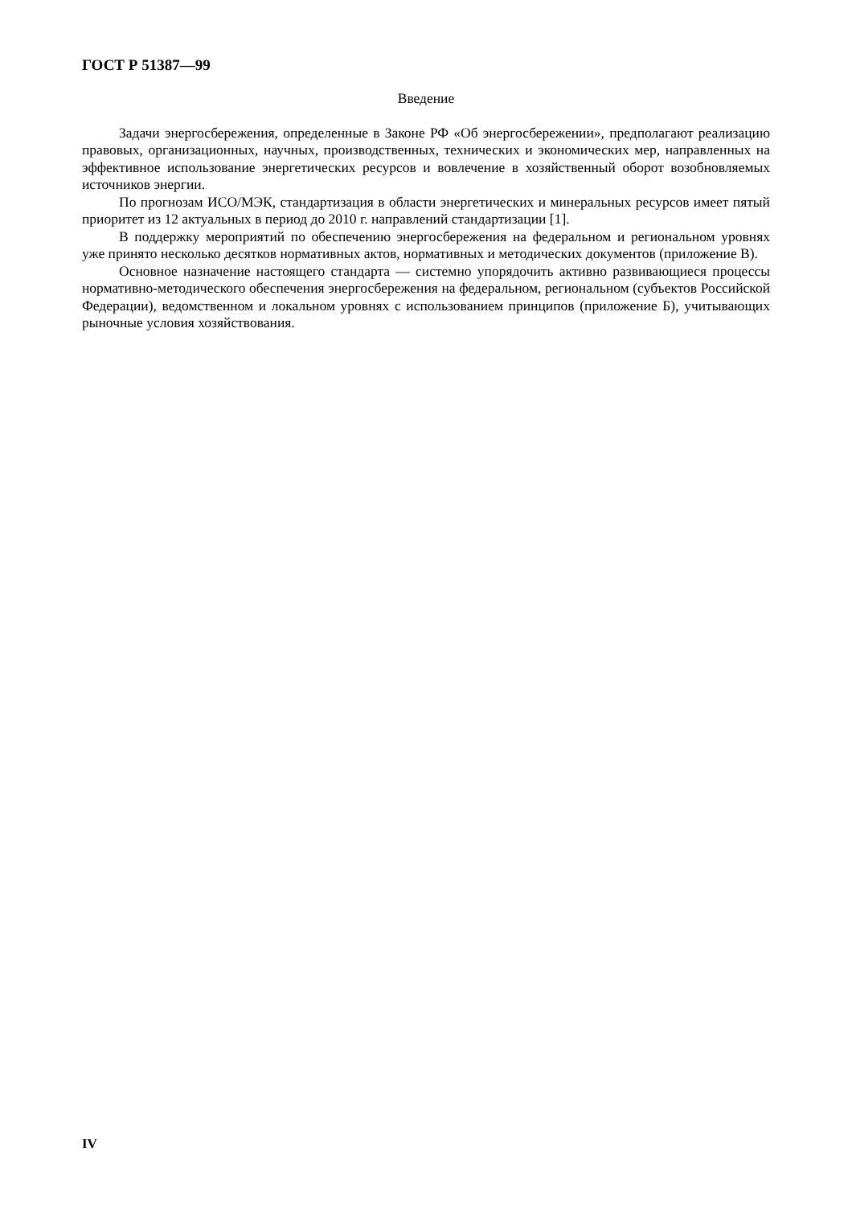ГОСТ Р 51387—99
Введение
Задачи энергосбережения, определенные в Законе РФ «Об энергосбережении», предполагают реализацию правовых, организационных, научных, производственных, технических и экономических мер, направленных на эффективное использование энергетических ресурсов и вовлечение в хозяйственный оборот возобновляемых источников энергии.
По прогнозам ИСО/МЭК, стандартизация в области энергетических и минеральных ресурсов имеет пятый приоритет из 12 актуальных в период до 2010 г. направлений стандартизации [1].
В поддержку мероприятий по обеспечению энергосбережения на федеральном и региональном уровнях уже принято несколько десятков нормативных актов, нормативных и методических документов (приложение В).
Основное назначение настоящего стандарта — системно упорядочить активно развивающиеся процессы нормативно-методического обеспечения энергосбережения на федеральном, региональном (субъектов Российской Федерации), ведомственном и локальном уровнях с использованием принципов (приложение Б), учитывающих рыночные условия хозяйствования.
IV